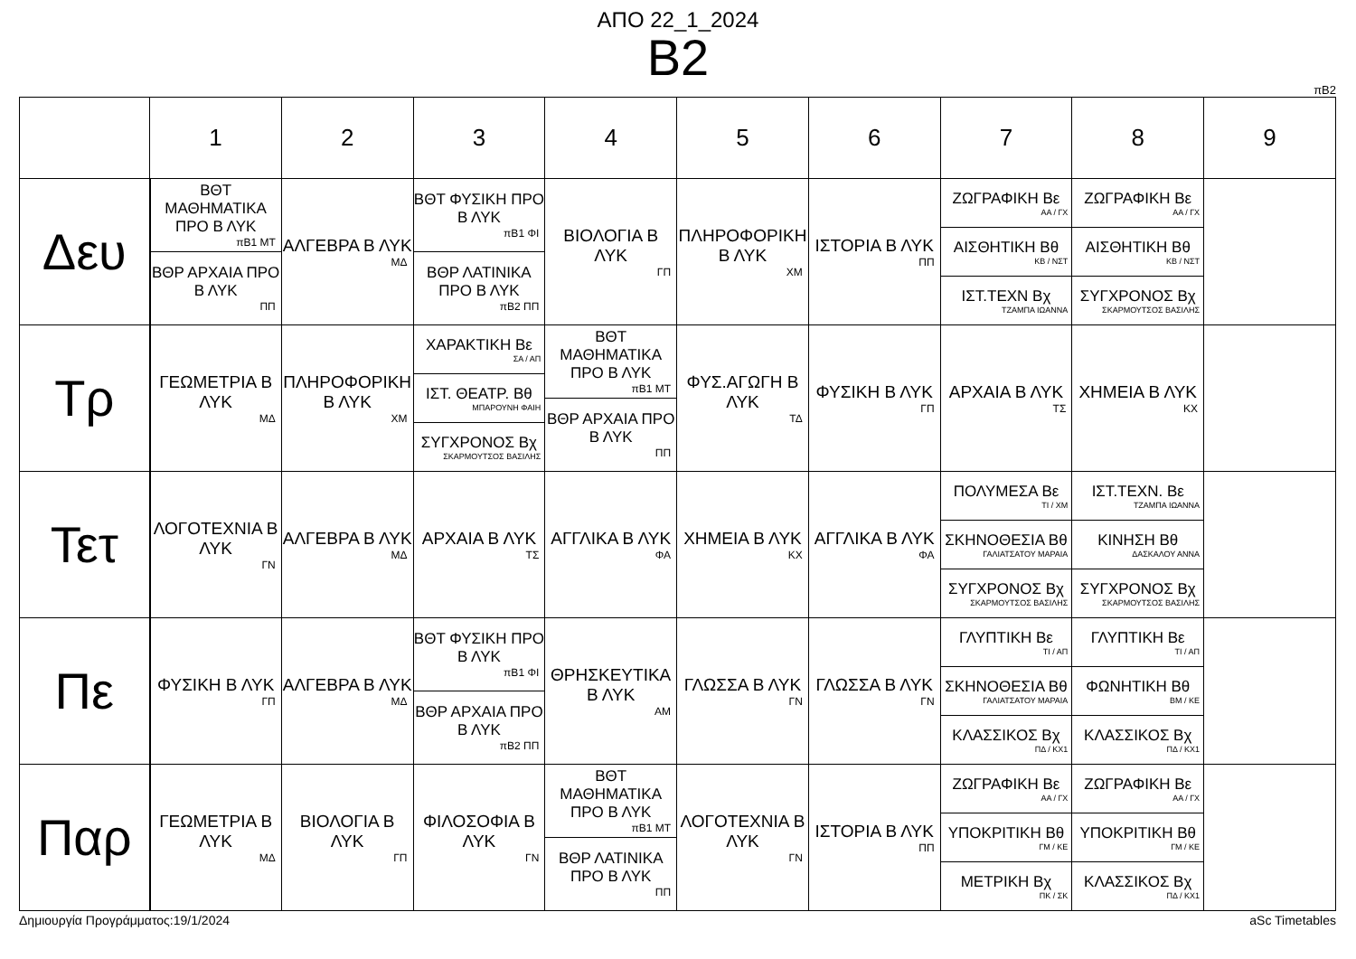ΑΠΟ 22_1_2024
B2
πB2
| | 1 | 2 | 3 | 4 | 5 | 6 | 7 | 8 | 9 |
| --- | --- | --- | --- | --- | --- | --- | --- | --- | --- |
| Δευ | ΒΘΤ ΜΑΘΗΜΑΤΙΚΑ ΠΡΟ Β ΛΥΚ πB1 ΜΤ ΒΘΡ ΑΡΧΑΙΑ ΠΡΟ Β ΛΥΚ ΠΠ | ΑΛΓΕΒΡΑ Β ΛΥΚ ΜΔ | ΒΘΤ ΦΥΣΙΚΗ ΠΡΟ Β ΛΥΚ πB1 ΦΙ ΒΘΡ ΛΑΤΙΝΙΚΑ ΠΡΟ Β ΛΥΚ πB2 ΠΠ | ΒΙΟΛΟΓΙΑ Β ΛΥΚ ΓΠ | ΠΛΗΡΟΦΟΡΙΚΗ Β ΛΥΚ ΧΜ | ΙΣΤΟΡΙΑ Β ΛΥΚ ΠΠ | ΖΩΓΡΑΦΙΚΗ Βε ΑΑ / ΓΧ ΑΙΣΘΗΤΙΚΗ Βθ ΚΒ / ΝΣΤ ΙΣΤ.ΤΕΧΝ Βχ ΤΖΑΜΠΑ ΙΩΑΝΝΑ | ΖΩΓΡΑΦΙΚΗ Βε ΑΑ / ΓΧ ΑΙΣΘΗΤΙΚΗ Βθ ΚΒ / ΝΣΤ ΣΥΓΧΡΟΝΟΣ Βχ ΣΚΑΡΜΟΥΤΣΟΣ ΒΑΣΙΛΗΣ | |
| Τρ | ΓΕΩΜΕΤΡΙΑ Β ΛΥΚ ΜΔ | ΠΛΗΡΟΦΟΡΙΚΗ Β ΛΥΚ ΧΜ | ΧΑΡΑΚΤΙΚΗ Βε ΣΑ / ΑΠ ΙΣΤ. ΘΕΑΤΡ. Βθ ΜΠΑΡΟΥΝΗ ΦΑΙΗ ΣΥΓΧΡΟΝΟΣ Βχ ΣΚΑΡΜΟΥΤΣΟΣ ΒΑΣΙΛΗΣ | ΒΘΤ ΜΑΘΗΜΑΤΙΚΑ ΠΡΟ Β ΛΥΚ πB1 ΜΤ ΒΘΡ ΑΡΧΑΙΑ ΠΡΟ Β ΛΥΚ ΠΠ | ΦΥΣ.ΑΓΩΓΗ Β ΛΥΚ ΤΔ | ΦΥΣΙΚΗ Β ΛΥΚ ΓΠ | ΑΡΧΑΙΑ Β ΛΥΚ ΤΣ | ΧΗΜΕΙΑ Β ΛΥΚ ΚΧ | |
| Τετ | ΛΟΓΟΤΕΧΝΙΑ Β ΛΥΚ ΓΝ | ΑΛΓΕΒΡΑ Β ΛΥΚ ΜΔ | ΑΡΧΑΙΑ Β ΛΥΚ ΤΣ | ΑΓΓΛΙΚΑ Β ΛΥΚ ΦΑ | ΧΗΜΕΙΑ Β ΛΥΚ ΚΧ | ΑΓΓΛΙΚΑ Β ΛΥΚ ΦΑ | ΠΟΛΥΜΕΣΑ Βε ΤΙ / ΧΜ ΣΚΗΝΟΘΕΣΙΑ Βθ ΓΑΛΙΑΤΣΑΤΟΥ ΜΑΡΑΙΑ ΣΥΓΧΡΟΝΟΣ Βχ ΣΚΑΡΜΟΥΤΣΟΣ ΒΑΣΙΛΗΣ | ΙΣΤ.ΤΕΧΝ. Βε ΤΖΑΜΠΑ ΙΩΑΝΝΑ ΚΙΝΗΣΗ Βθ ΔΑΣΚΑΛΟΥ ΑΝΝΑ ΣΥΓΧΡΟΝΟΣ Βχ ΣΚΑΡΜΟΥΤΣΟΣ ΒΑΣΙΛΗΣ | |
| Πε | ΦΥΣΙΚΗ Β ΛΥΚ ΓΠ | ΑΛΓΕΒΡΑ Β ΛΥΚ ΜΔ | ΒΘΤ ΦΥΣΙΚΗ ΠΡΟ Β ΛΥΚ πB1 ΦΙ ΒΘΡ ΑΡΧΑΙΑ ΠΡΟ Β ΛΥΚ πB2 ΠΠ | ΘΡΗΣΚΕΥΤΙΚΑ Β ΛΥΚ ΑΜ | ΓΛΩΣΣΑ Β ΛΥΚ ΓΝ | ΓΛΩΣΣΑ Β ΛΥΚ ΓΝ | ΓΛΥΠΤΙΚΗ Βε ΤΙ / ΑΠ ΣΚΗΝΟΘΕΣΙΑ Βθ ΓΑΛΙΑΤΣΑΤΟΥ ΜΑΡΑΙΑ ΚΛΑΣΣΙΚΟΣ Βχ ΠΔ / ΚΧ1 | ΓΛΥΠΤΙΚΗ Βε ΤΙ / ΑΠ ΦΩΝΗΤΙΚΗ Βθ ΒΜ / ΚΕ ΚΛΑΣΣΙΚΟΣ Βχ ΠΔ / ΚΧ1 | |
| Παρ | ΓΕΩΜΕΤΡΙΑ Β ΛΥΚ ΜΔ | ΒΙΟΛΟΓΙΑ Β ΛΥΚ ΓΠ | ΦΙΛΟΣΟΦΙΑ Β ΛΥΚ ΓΝ | ΒΘΤ ΜΑΘΗΜΑΤΙΚΑ ΠΡΟ Β ΛΥΚ πB1 ΜΤ ΒΘΡ ΛΑΤΙΝΙΚΑ ΠΡΟ Β ΛΥΚ ΠΠ | ΛΟΓΟΤΕΧΝΙΑ Β ΛΥΚ ΓΝ | ΙΣΤΟΡΙΑ Β ΛΥΚ ΠΠ | ΖΩΓΡΑΦΙΚΗ Βε ΑΑ / ΓΧ ΥΠΟΚΡΙΤΙΚΗ Βθ ΓΜ / ΚΕ ΜΕΤΡΙΚΗ Βχ ΠΚ / ΣΚ | ΖΩΓΡΑΦΙΚΗ Βε ΑΑ / ΓΧ ΥΠΟΚΡΙΤΙΚΗ Βθ ΓΜ / ΚΕ ΚΛΑΣΣΙΚΟΣ Βχ ΠΔ / ΚΧ1 | |
Δημιουργία Προγράμματος:19/1/2024 aSc Timetables